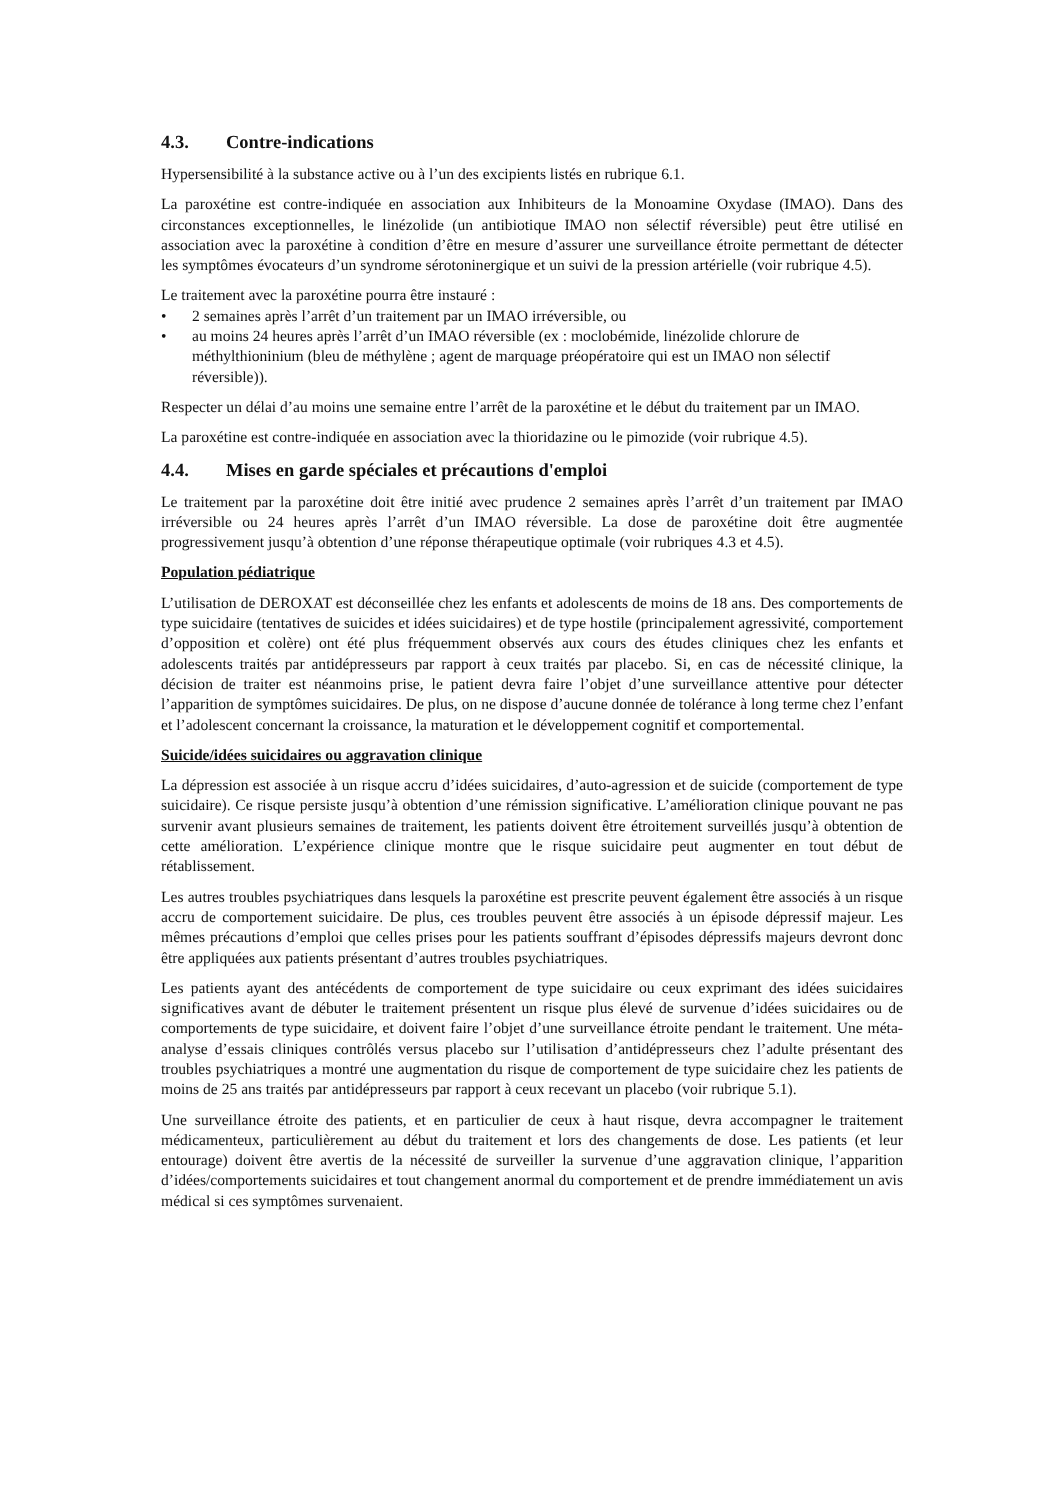4.3. Contre-indications
Hypersensibilité à la substance active ou à l’un des excipients listés en rubrique 6.1.
La paroxétine est contre-indiquée en association aux Inhibiteurs de la Monoamine Oxydase (IMAO). Dans des circonstances exceptionnelles, le linézolide (un antibiotique IMAO non sélectif réversible) peut être utilisé en association avec la paroxétine à condition d’être en mesure d’assurer une surveillance étroite permettant de détecter les symptômes évocateurs d’un syndrome sérotoninergique et un suivi de la pression artérielle (voir rubrique 4.5).
Le traitement avec la paroxétine pourra être instauré :
• 2 semaines après l’arrêt d’un traitement par un IMAO irréversible, ou
• au moins 24 heures après l’arrêt d’un IMAO réversible (ex : moclobémide, linézolide chlorure de méthylthioninium (bleu de méthylène ; agent de marquage préopératoire qui est un IMAO non sélectif réversible)).
Respecter un délai d’au moins une semaine entre l’arrêt de la paroxétine et le début du traitement par un IMAO.
La paroxétine est contre-indiquée en association avec la thioridazine ou le pimozide (voir rubrique 4.5).
4.4. Mises en garde spéciales et précautions d'emploi
Le traitement par la paroxétine doit être initié avec prudence 2 semaines après l’arrêt d’un traitement par IMAO irréversible ou 24 heures après l’arrêt d’un IMAO réversible. La dose de paroxétine doit être augmentée progressivement jusqu’à obtention d’une réponse thérapeutique optimale (voir rubriques 4.3 et 4.5).
Population pédiatrique
L’utilisation de DEROXAT est déconseillée chez les enfants et adolescents de moins de 18 ans. Des comportements de type suicidaire (tentatives de suicides et idées suicidaires) et de type hostile (principalement agressivité, comportement d’opposition et colère) ont été plus fréquemment observés aux cours des études cliniques chez les enfants et adolescents traités par antidépresseurs par rapport à ceux traités par placebo. Si, en cas de nécessité clinique, la décision de traiter est néanmoins prise, le patient devra faire l’objet d’une surveillance attentive pour détecter l’apparition de symptômes suicidaires. De plus, on ne dispose d’aucune donnée de tolérance à long terme chez l’enfant et l’adolescent concernant la croissance, la maturation et le développement cognitif et comportemental.
Suicide/idées suicidaires ou aggravation clinique
La dépression est associée à un risque accru d’idées suicidaires, d’auto-agression et de suicide (comportement de type suicidaire). Ce risque persiste jusqu’à obtention d’une rémission significative. L’amélioration clinique pouvant ne pas survenir avant plusieurs semaines de traitement, les patients doivent être étroitement surveillés jusqu’à obtention de cette amélioration. L’expérience clinique montre que le risque suicidaire peut augmenter en tout début de rétablissement.
Les autres troubles psychiatriques dans lesquels la paroxétine est prescrite peuvent également être associés à un risque accru de comportement suicidaire. De plus, ces troubles peuvent être associés à un épisode dépressif majeur. Les mêmes précautions d’emploi que celles prises pour les patients souffrant d’épisodes dépressifs majeurs devront donc être appliquées aux patients présentant d’autres troubles psychiatriques.
Les patients ayant des antécédents de comportement de type suicidaire ou ceux exprimant des idées suicidaires significatives avant de débuter le traitement présentent un risque plus élevé de survenue d’idées suicidaires ou de comportements de type suicidaire, et doivent faire l’objet d’une surveillance étroite pendant le traitement. Une méta-analyse d’essais cliniques contrôlés versus placebo sur l’utilisation d’antidépresseurs chez l’adulte présentant des troubles psychiatriques a montré une augmentation du risque de comportement de type suicidaire chez les patients de moins de 25 ans traités par antidépresseurs par rapport à ceux recevant un placebo (voir rubrique 5.1).
Une surveillance étroite des patients, et en particulier de ceux à haut risque, devra accompagner le traitement médicamenteux, particulièrement au début du traitement et lors des changements de dose. Les patients (et leur entourage) doivent être avertis de la nécessité de surveiller la survenue d’une aggravation clinique, l’apparition d’idées/comportements suicidaires et tout changement anormal du comportement et de prendre immédiatement un avis médical si ces symptômes survenaient.